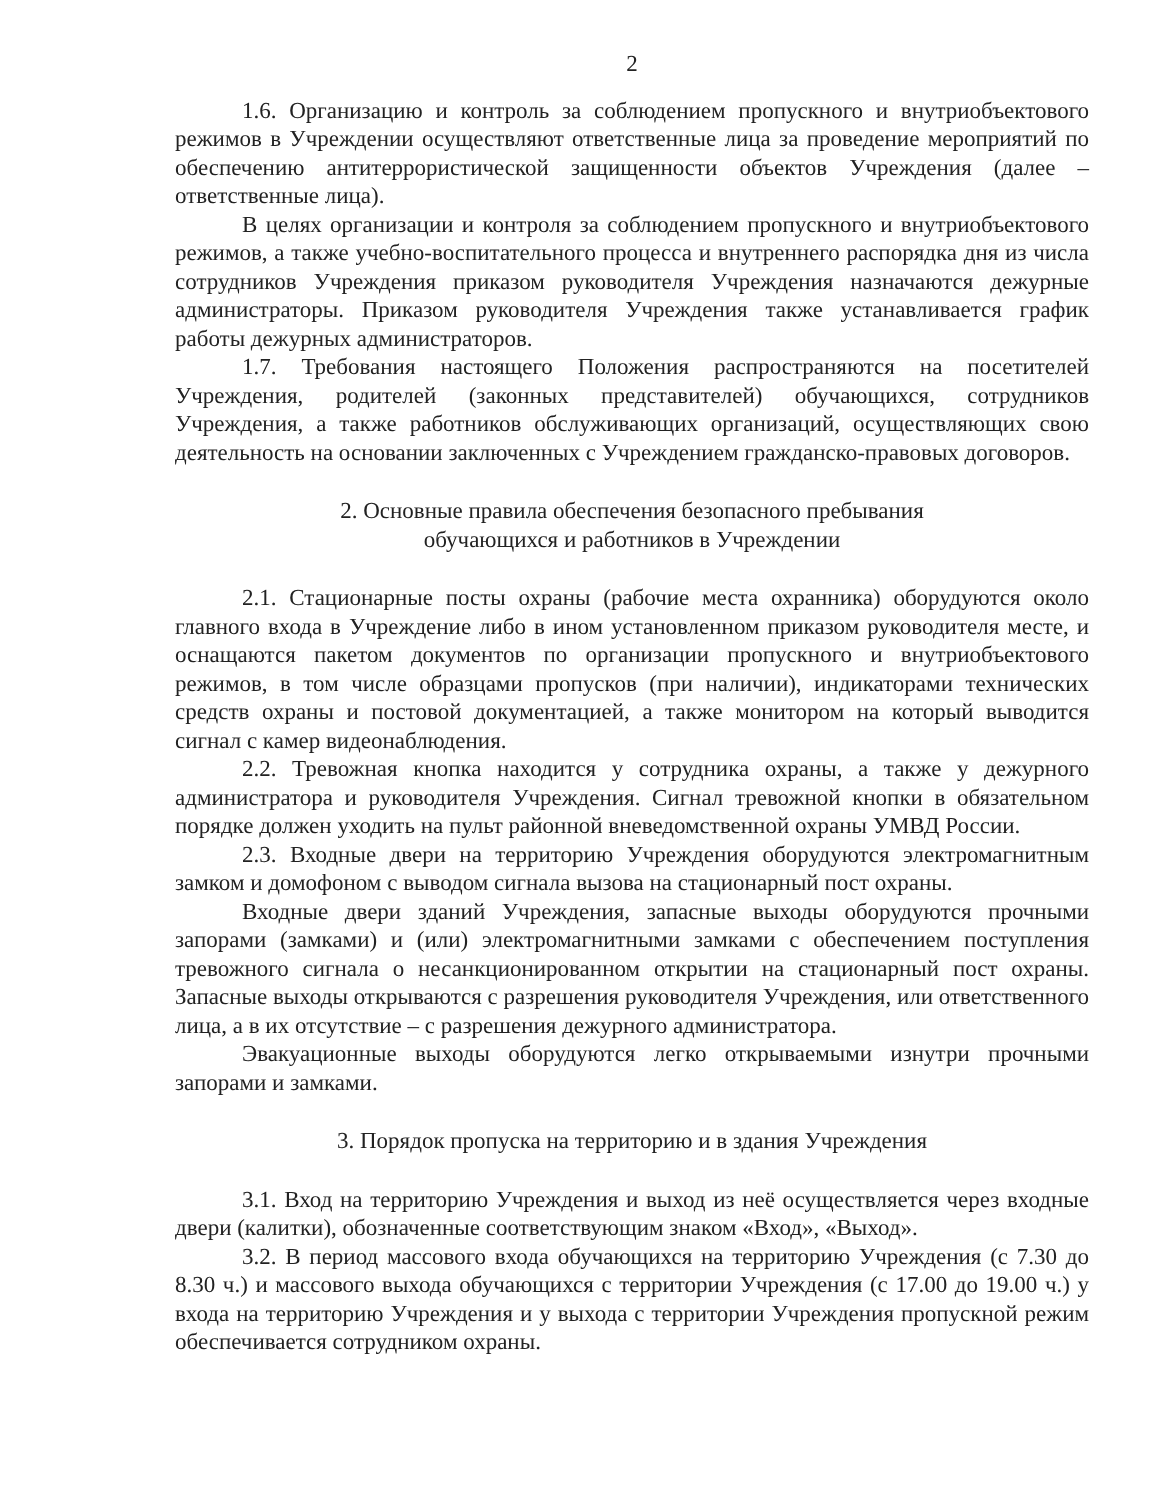2
1.6. Организацию и контроль за соблюдением пропускного и внутриобъектового режимов в Учреждении осуществляют ответственные лица за проведение мероприятий по обеспечению антитеррористической защищенности объектов Учреждения (далее – ответственные лица).
В целях организации и контроля за соблюдением пропускного и внутриобъектового режимов, а также учебно-воспитательного процесса и внутреннего распорядка дня из числа сотрудников Учреждения приказом руководителя Учреждения назначаются дежурные администраторы. Приказом руководителя Учреждения также устанавливается график работы дежурных администраторов.
1.7. Требования настоящего Положения распространяются на посетителей Учреждения, родителей (законных представителей) обучающихся, сотрудников Учреждения, а также работников обслуживающих организаций, осуществляющих свою деятельность на основании заключенных с Учреждением гражданско-правовых договоров.
2. Основные правила обеспечения безопасного пребывания
обучающихся и работников в Учреждении
2.1. Стационарные посты охраны (рабочие места охранника) оборудуются около главного входа в Учреждение либо в ином установленном приказом руководителя месте, и оснащаются пакетом документов по организации пропускного и внутриобъектового режимов, в том числе образцами пропусков (при наличии), индикаторами технических средств охраны и постовой документацией, а также монитором на который выводится сигнал с камер видеонаблюдения.
2.2. Тревожная кнопка находится у сотрудника охраны, а также у дежурного администратора и руководителя Учреждения. Сигнал тревожной кнопки в обязательном порядке должен уходить на пульт районной вневедомственной охраны УМВД России.
2.3. Входные двери на территорию Учреждения оборудуются электромагнитным замком и домофоном с выводом сигнала вызова на стационарный пост охраны.
Входные двери зданий Учреждения, запасные выходы оборудуются прочными запорами (замками) и (или) электромагнитными замками с обеспечением поступления тревожного сигнала о несанкционированном открытии на стационарный пост охраны. Запасные выходы открываются с разрешения руководителя Учреждения, или ответственного лица, а в их отсутствие – с разрешения дежурного администратора.
Эвакуационные выходы оборудуются легко открываемыми изнутри прочными запорами и замками.
3. Порядок пропуска на территорию и в здания Учреждения
3.1. Вход на территорию Учреждения и выход из неё осуществляется через входные двери (калитки), обозначенные соответствующим знаком «Вход», «Выход».
3.2. В период массового входа обучающихся на территорию Учреждения (с 7.30 до 8.30 ч.) и массового выхода обучающихся с территории Учреждения (с 17.00 до 19.00 ч.) у входа на территорию Учреждения и у выхода с территории Учреждения пропускной режим обеспечивается сотрудником охраны.